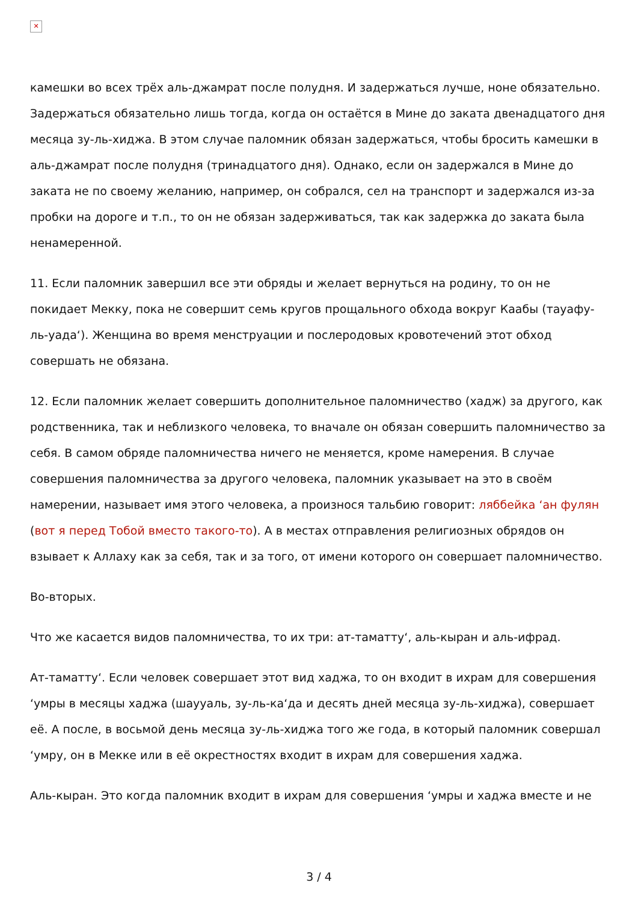✕
камешки во всех трёх аль-джамрат после полудня. И задержаться лучше, ноне обязательно. Задержаться обязательно лишь тогда, когда он остаётся в Мине до заката двенадцатого дня месяца зу-ль-хиджа. В этом случае паломник обязан задержаться, чтобы бросить камешки в аль-джамрат после полудня (тринадцатого дня). Однако, если он задержался в Мине до заката не по своему желанию, например, он собрался, сел на транспорт и задержался из-за пробки на дороге и т.п., то он не обязан задерживаться, так как задержка до заката была ненамеренной.
11. Если паломник завершил все эти обряды и желает вернуться на родину, то он не покидает Мекку, пока не совершит семь кругов прощального обхода вокруг Каабы (тауафу-ль-уада‘). Женщина во время менструации и послеродовых кровотечений этот обход совершать не обязана.
12. Если паломник желает совершить дополнительное паломничество (хадж) за другого, как родственника, так и неблизкого человека, то вначале он обязан совершить паломничество за себя. В самом обряде паломничества ничего не меняется, кроме намерения. В случае совершения паломничества за другого человека, паломник указывает на это в своём намерении, называет имя этого человека, а произнося тальбию говорит: ляббейка ‘ан фулян (вот я перед Тобой вместо такого-то). А в местах отправления религиозных обрядов он взывает к Аллаху как за себя, так и за того, от имени которого он совершает паломничество.
Во-вторых.
Что же касается видов паломничества, то их три: ат-таматту‘, аль-кыран и аль-ифрад.
Ат-таматту‘. Если человек совершает этот вид хаджа, то он входит в ихрам для совершения ‘умры в месяцы хаджа (шаууаль, зу-ль-ка‘да и десять дней месяца зу-ль-хиджа), совершает её. А после, в восьмой день месяца зу-ль-хиджа того же года, в который паломник совершал ‘умру, он в Мекке или в её окрестностях входит в ихрам для совершения хаджа.
Аль-кыран. Это когда паломник входит в ихрам для совершения ‘умры и хаджа вместе и не
3 / 4